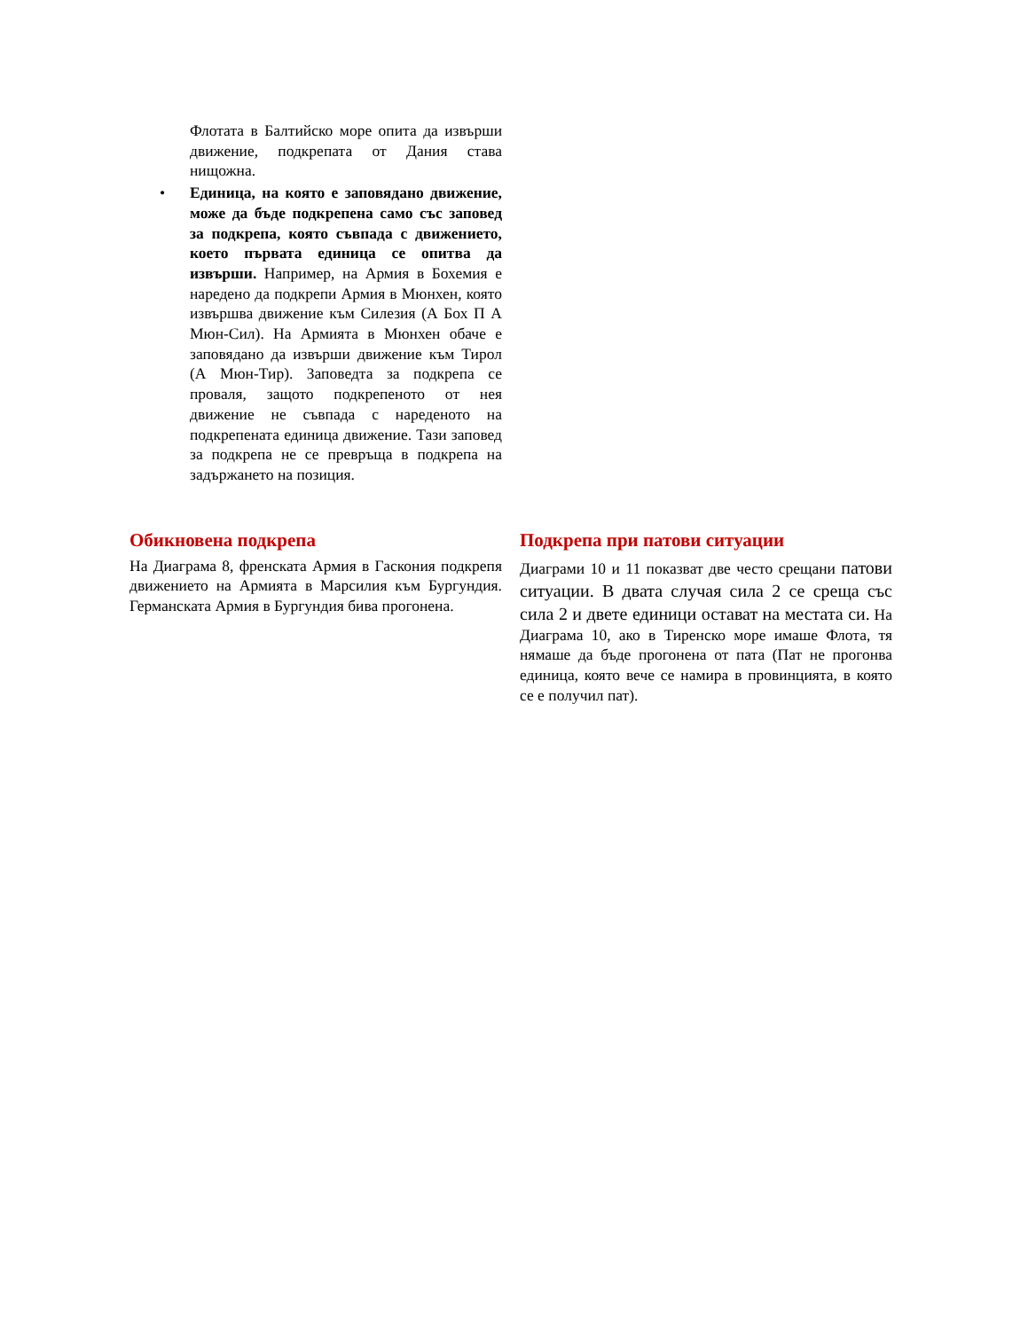Флотата в Балтийско море опита да извърши движение, подкрепата от Дания става нищожна.
• Единица, на която е заповядано движение, може да бъде подкрепена само със заповед за подкрепа, която съвпада с движението, което първата единица се опитва да извърши. Например, на Армия в Бохемия е наредено да подкрепи Армия в Мюнхен, която извършва движение към Силезия (А Бох П А Мюн-Сил). На Армията в Мюнхен обаче е заповядано да извърши движение към Тирол (А Мюн-Тир). Заповедта за подкрепа се проваля, защото подкрепеното от нея движение не съвпада с нареденото на подкрепената единица движение. Тази заповед за подкрепа не се превръща в подкрепа на задържането на позиция.
Обикновена подкрепа
На Диаграма 8, френската Армия в Гаскония подкрепя движението на Армията в Марсилия към Бургундия. Германската Армия в Бургундия бива прогонена.
Подкрепа при патови ситуации
Диаграми 10 и 11 показват две често срещани патови ситуации. В двата случая сила 2 се среща със сила 2 и двете единици остават на местата си. На Диаграма 10, ако в Тиренско море имаше Флота, тя нямаше да бъде прогонена от пата (Пат не прогонва единица, която вече се намира в провинцията, в която се е получил пат).